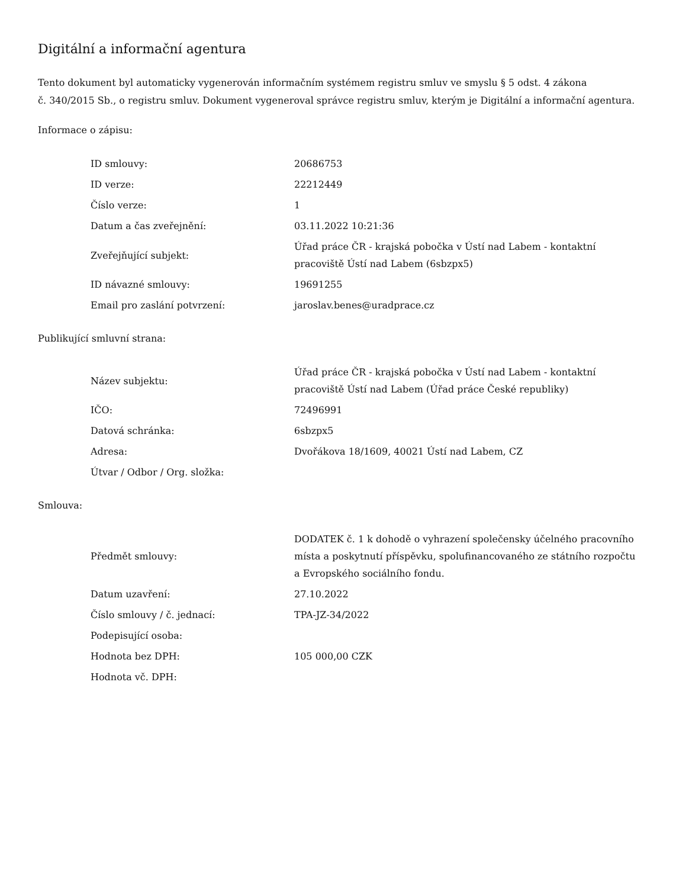Digitální a informační agentura
Tento dokument byl automaticky vygenerován informačním systémem registru smluv ve smyslu § 5 odst. 4 zákona
č. 340/2015 Sb., o registru smluv. Dokument vygeneroval správce registru smluv, kterým je Digitální a informační agentura.
Informace o zápisu:
| ID smlouvy: | 20686753 |
| ID verze: | 22212449 |
| Číslo verze: | 1 |
| Datum a čas zveřejnění: | 03.11.2022 10:21:36 |
| Zveřejňující subjekt: | Úřad práce ČR - krajská pobočka v Ústí nad Labem - kontaktní pracoviště Ústí nad Labem (6sbzpx5) |
| ID návazné smlouvy: | 19691255 |
| Email pro zaslání potvrzení: | jaroslav.benes@uradprace.cz |
Publikující smluvní strana:
| Název subjektu: | Úřad práce ČR - krajská pobočka v Ústí nad Labem - kontaktní pracoviště Ústí nad Labem (Úřad práce České republiky) |
| IČO: | 72496991 |
| Datová schránka: | 6sbzpx5 |
| Adresa: | Dvořákova 18/1609, 40021 Ústí nad Labem, CZ |
| Útvar / Odbor / Org. složka: | |
Smlouva:
| Předmět smlouvy: | DODATEK č. 1 k dohodě o vyhrazení společensky účelného pracovního místa a poskytnutí příspěvku, spolufinancovaného ze státního rozpočtu a Evropského sociálního fondu. |
| Datum uzavření: | 27.10.2022 |
| Číslo smlouvy / č. jednací: | TPA-JZ-34/2022 |
| Podepisující osoba: | |
| Hodnota bez DPH: | 105 000,00 CZK |
| Hodnota vč. DPH: | |